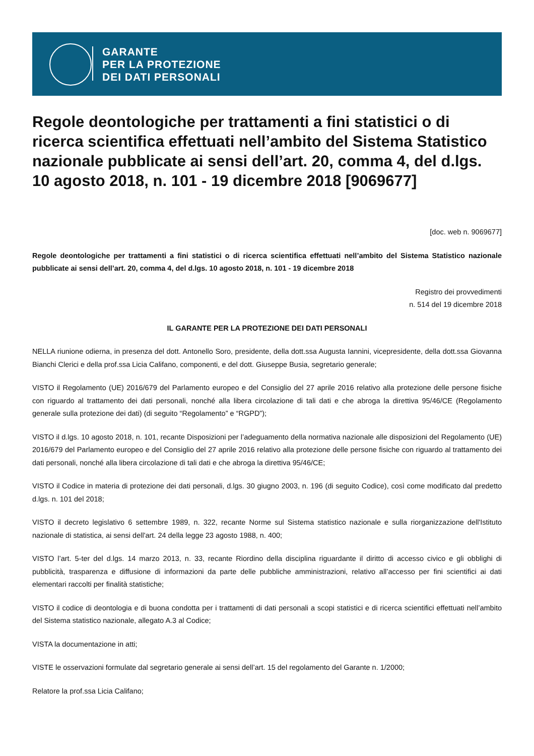GARANTE
PER LA PROTEZIONE
DEI DATI PERSONALI
Regole deontologiche per trattamenti a fini statistici o di ricerca scientifica effettuati nell’ambito del Sistema Statistico nazionale pubblicate ai sensi dell’art. 20, comma 4, del d.lgs. 10 agosto 2018, n. 101 - 19 dicembre 2018 [9069677]
[doc. web n. 9069677]
Regole deontologiche per trattamenti a fini statistici o di ricerca scientifica effettuati nell’ambito del Sistema Statistico nazionale pubblicate ai sensi dell’art. 20, comma 4, del d.lgs. 10 agosto 2018, n. 101 - 19 dicembre 2018
Registro dei provvedimenti
n. 514 del 19 dicembre 2018
IL GARANTE PER LA PROTEZIONE DEI DATI PERSONALI
NELLA riunione odierna, in presenza del dott. Antonello Soro, presidente, della dott.ssa Augusta Iannini, vicepresidente, della dott.ssa Giovanna Bianchi Clerici e della prof.ssa Licia Califano, componenti, e del dott. Giuseppe Busia, segretario generale;
VISTO il Regolamento (UE) 2016/679 del Parlamento europeo e del Consiglio del 27 aprile 2016 relativo alla protezione delle persone fisiche con riguardo al trattamento dei dati personali, nonché alla libera circolazione di tali dati e che abroga la direttiva 95/46/CE (Regolamento generale sulla protezione dei dati) (di seguito “Regolamento” e “RGPD”);
VISTO il d.lgs. 10 agosto 2018, n. 101, recante Disposizioni per l’adeguamento della normativa nazionale alle disposizioni del Regolamento (UE) 2016/679 del Parlamento europeo e del Consiglio del 27 aprile 2016 relativo alla protezione delle persone fisiche con riguardo al trattamento dei dati personali, nonché alla libera circolazione di tali dati e che abroga la direttiva 95/46/CE;
VISTO il Codice in materia di protezione dei dati personali, d.lgs. 30 giugno 2003, n. 196 (di seguito Codice), così come modificato dal predetto d.lgs. n. 101 del 2018;
VISTO il decreto legislativo 6 settembre 1989, n. 322, recante Norme sul Sistema statistico nazionale e sulla riorganizzazione dell'Istituto nazionale di statistica, ai sensi dell'art. 24 della legge 23 agosto 1988, n. 400;
VISTO l’art. 5-ter del d.lgs. 14 marzo 2013, n. 33, recante Riordino della disciplina riguardante il diritto di accesso civico e gli obblighi di pubblicità, trasparenza e diffusione di informazioni da parte delle pubbliche amministrazioni, relativo all’accesso per fini scientifici ai dati elementari raccolti per finalità statistiche;
VISTO il codice di deontologia e di buona condotta per i trattamenti di dati personali a scopi statistici e di ricerca scientifici effettuati nell’ambito del Sistema statistico nazionale, allegato A.3 al Codice;
VISTA la documentazione in atti;
VISTE le osservazioni formulate dal segretario generale ai sensi dell’art. 15 del regolamento del Garante n. 1/2000;
Relatore la prof.ssa Licia Califano;